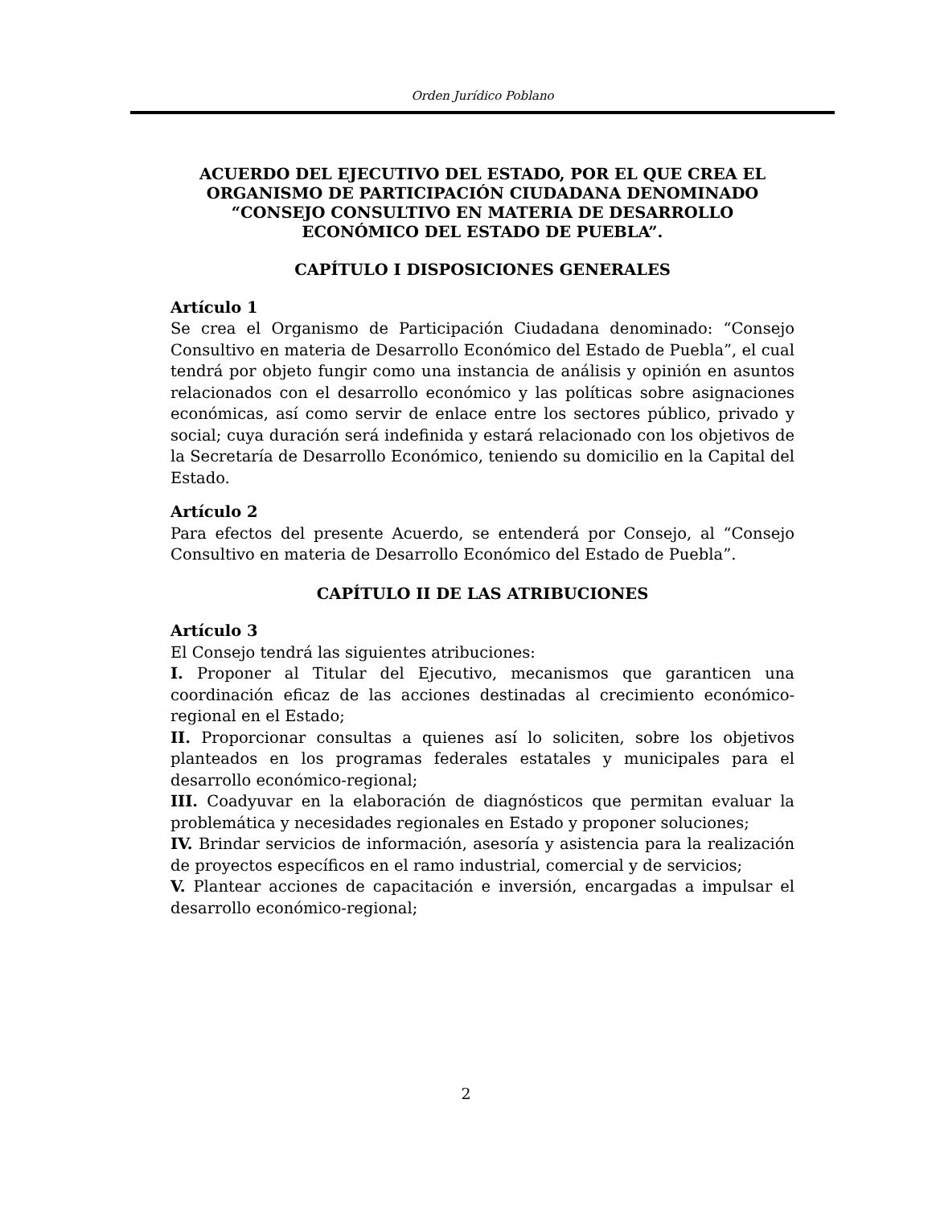Orden Jurídico Poblano
ACUERDO DEL EJECUTIVO DEL ESTADO, POR EL QUE CREA EL ORGANISMO DE PARTICIPACIÓN CIUDADANA DENOMINADO “CONSEJO CONSULTIVO EN MATERIA DE DESARROLLO ECONÓMICO DEL ESTADO DE PUEBLA”.
CAPÍTULO I DISPOSICIONES GENERALES
Artículo 1
Se crea el Organismo de Participación Ciudadana denominado: “Consejo Consultivo en materia de Desarrollo Económico del Estado de Puebla”, el cual tendrá por objeto fungir como una instancia de análisis y opinión en asuntos relacionados con el desarrollo económico y las políticas sobre asignaciones económicas, así como servir de enlace entre los sectores público, privado y social; cuya duración será indefinida y estará relacionado con los objetivos de la Secretaría de Desarrollo Económico, teniendo su domicilio en la Capital del Estado.
Artículo 2
Para efectos del presente Acuerdo, se entenderá por Consejo, al “Consejo Consultivo en materia de Desarrollo Económico del Estado de Puebla”.
CAPÍTULO II DE LAS ATRIBUCIONES
Artículo 3
El Consejo tendrá las siguientes atribuciones:
I. Proponer al Titular del Ejecutivo, mecanismos que garanticen una coordinación eficaz de las acciones destinadas al crecimiento económico-regional en el Estado;
II. Proporcionar consultas a quienes así lo soliciten, sobre los objetivos planteados en los programas federales estatales y municipales para el desarrollo económico-regional;
III. Coadyuvar en la elaboración de diagnósticos que permitan evaluar la problemática y necesidades regionales en Estado y proponer soluciones;
IV. Brindar servicios de información, asesoría y asistencia para la realización de proyectos específicos en el ramo industrial, comercial y de servicios;
V. Plantear acciones de capacitación e inversión, encargadas a impulsar el desarrollo económico-regional;
2